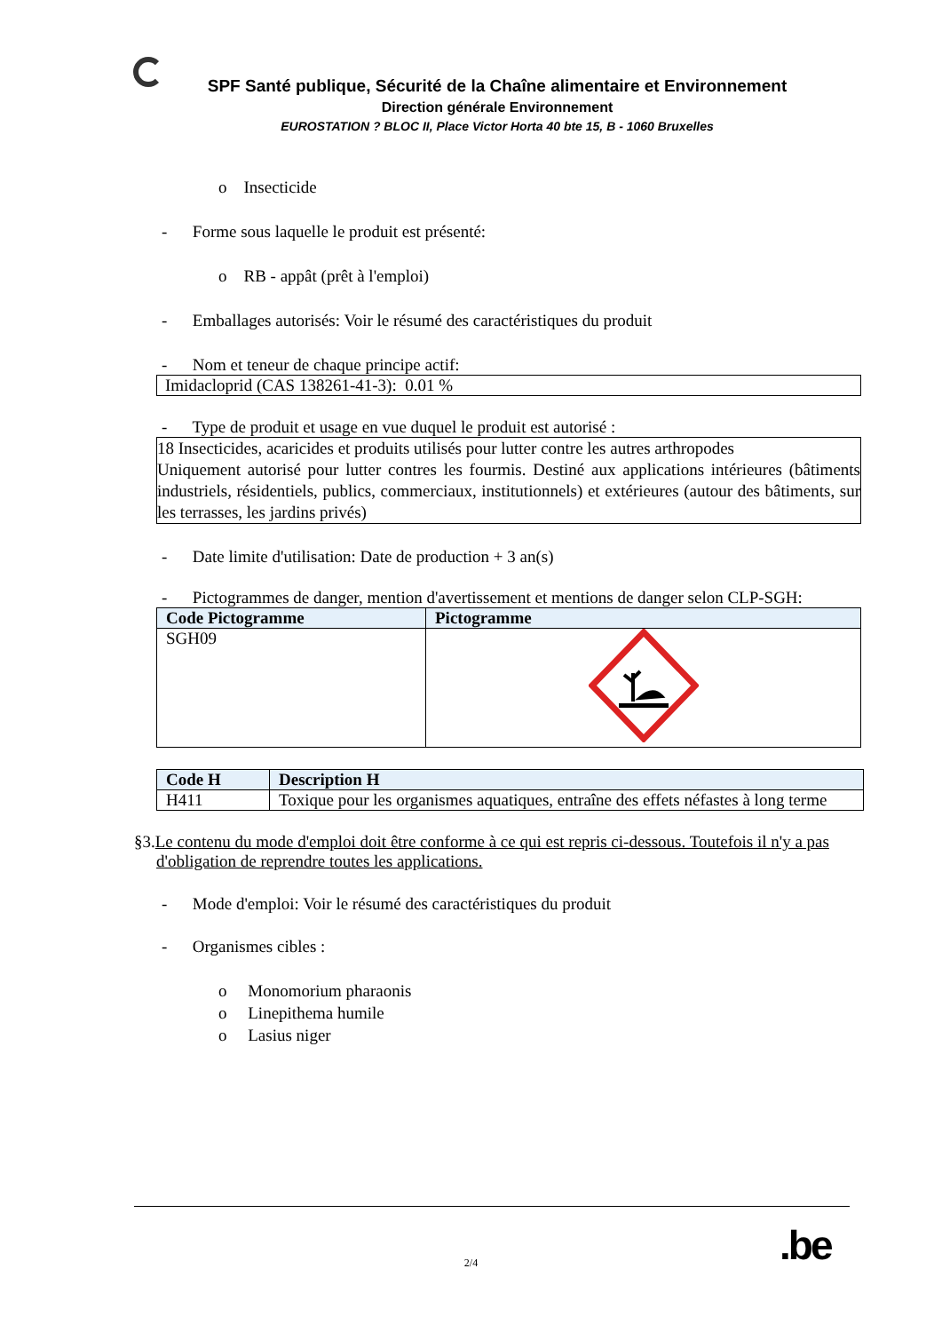SPF Santé publique, Sécurité de la Chaîne alimentaire et Environnement
Direction générale Environnement
EUROSTATION ? BLOC II, Place Victor Horta 40 bte 15, B - 1060 Bruxelles
o Insecticide
- Forme sous laquelle le produit est présenté:
o RB - appât (prêt à l'emploi)
- Emballages autorisés: Voir le résumé des caractéristiques du produit
- Nom et teneur de chaque principe actif:
Imidacloprid (CAS 138261-41-3): 0.01 %
- Type de produit et usage en vue duquel le produit est autorisé :
18 Insecticides, acaricides et produits utilisés pour lutter contre les autres arthropodes
Uniquement autorisé pour lutter contres les fourmis. Destiné aux applications intérieures (bâtiments industriels, résidentiels, publics, commerciaux, institutionnels) et extérieures (autour des bâtiments, sur les terrasses, les jardins privés)
- Date limite d'utilisation: Date de production + 3 an(s)
- Pictogrammes de danger, mention d'avertissement et mentions de danger selon CLP-SGH:
| Code Pictogramme | Pictogramme |
| --- | --- |
| SGH09 | |
| Code H | Description H |
| --- | --- |
| H411 | Toxique pour les organismes aquatiques, entraîne des effets néfastes à long terme |
§3.Le contenu du mode d'emploi doit être conforme à ce qui est repris ci-dessous. Toutefois il n'y a pas d'obligation de reprendre toutes les applications.
- Mode d'emploi: Voir le résumé des caractéristiques du produit
- Organismes cibles :
o Monomorium pharaonis
o Linepithema humile
o Lasius niger
2/4 .be